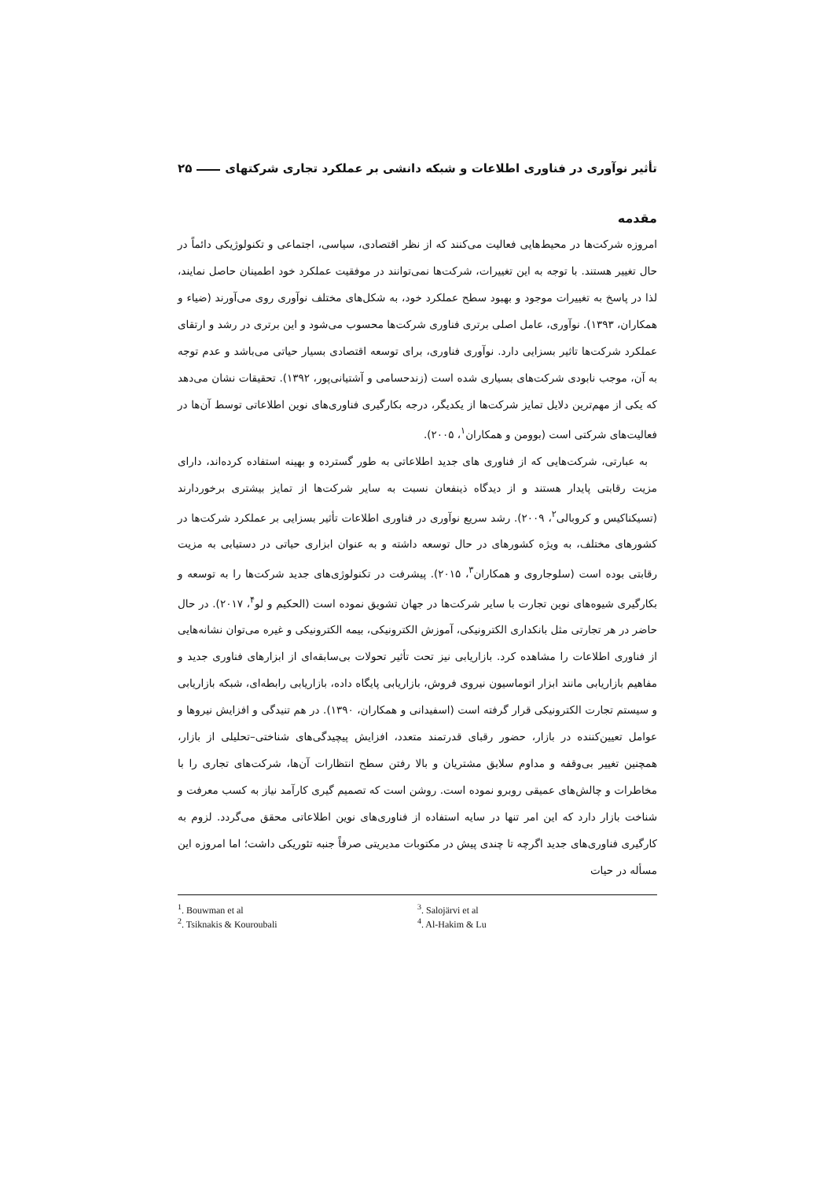تأثیر نوآوری در فناوری اطلاعات و شبکه دانشی بر عملکرد تجاری شرکتهای ۲۵
مقدمه
امروزه شرکت‌ها در محیط‌هایی فعالیت می‌کنند که از نظر اقتصادی، سیاسی، اجتماعی و تکنولوژیکی دائماً در حال تغییر هستند. با توجه به این تغییرات، شرکت‌ها نمی‌توانند در موفقیت عملکرد خود اطمینان حاصل نمایند، لذا در پاسخ به تغییرات موجود و بهبود سطح عملکرد خود، به شکل‌های مختلف نوآوری روی می‌آورند (ضیاء و همکاران، ۱۳۹۳). نوآوری، عامل اصلی برتری فناوری شرکت‌ها محسوب می‌شود و این برتری در رشد و ارتقای عملکرد شرکت‌ها تاثیر بسزایی دارد. نوآوری فناوری، برای توسعه اقتصادی بسیار حیاتی می‌باشد و عدم توجه به آن، موجب نابودی شرکت‌های بسیاری شده است (زندحسامی و آشتیانی‌پور، ۱۳۹۲). تحقیقات نشان می‌دهد که یکی از مهم‌ترین دلایل تمایز شرکت‌ها از یکدیگر، درجه بکارگیری فناوری‌های نوین اطلاعاتی توسط آن‌ها در فعالیت‌های شرکتی است (بوومن و همکاران<sup>۱</sup>، ۲۰۰۵).
به عبارتی، شرکت‌هایی که از فناوری های جدید اطلاعاتی به طور گسترده و بهینه استفاده کرده‌اند، دارای مزیت رقابتی پایدار هستند و از دیدگاه ذینفعان نسبت به سایر شرکت‌ها از تمایز بیشتری برخوردارند (تسیکناکیس و کروبالی<sup>۲</sup>، ۲۰۰۹). رشد سریع نوآوری در فناوری اطلاعات تأثیر بسزایی بر عملکرد شرکت‌ها در کشورهای مختلف، به ویژه کشورهای در حال توسعه داشته و به عنوان ابزاری حیاتی در دستیابی به مزیت رقابتی بوده است (سلوجاروی و همکاران<sup>۳</sup>، ۲۰۱۵). پیشرفت در تکنولوژی‌های جدید شرکت‌ها را به توسعه و بکارگیری شیوه‌های نوین تجارت با سایر شرکت‌ها در جهان تشویق نموده است (الحکیم و لو<sup>۴</sup>، ۲۰۱۷). در حال حاضر در هر تجارتی مثل بانکداری الکترونیکی، آموزش الکترونیکی، بیمه الکترونیکی و غیره می‌توان نشانه‌هایی از فناوری اطلاعات را مشاهده کرد. بازاریابی نیز تحت تأثیر تحولات بی‌سابقه‌ای از ابزارهای فناوری جدید و مفاهیم بازاریابی مانند ابزار اتوماسیون نیروی فروش، بازاریابی پایگاه داده، بازاریابی رابطه‌ای، شبکه بازاریابی و سیستم تجارت الکترونیکی قرار گرفته است (اسفیدانی و همکاران، ۱۳۹۰). در هم تنیدگی و افزایش نیروها و عوامل تعیین‌کننده در بازار، حضور رقبای قدرتمند متعدد، افزایش پیچیدگی‌های شناختی–تحلیلی از بازار، همچنین تغییر بی‌وقفه و مداوم سلایق مشتریان و بالا رفتن سطح انتظارات آن‌ها، شرکت‌های تجاری را با مخاطرات و چالش‌های عمیقی روبرو نموده است. روشن است که تصمیم گیری کارآمد نیاز به کسب معرفت و شناخت بازار دارد که این امر تنها در سایه استفاده از فناوری‌های نوین اطلاعاتی محقق می‌گردد. لزوم به کارگیری فناوری‌های جدید اگرچه تا چندی پیش در مکتوبات مدیریتی صرفاً جنبه تئوریکی داشت؛ اما امروزه این مسأله در حیات
<sup>1</sup>. Bouwman et al
<sup>2</sup>. Tsiknakis & Kouroubali
<sup>3</sup>. Salojärvi et al
<sup>4</sup>. Al-Hakim & Lu